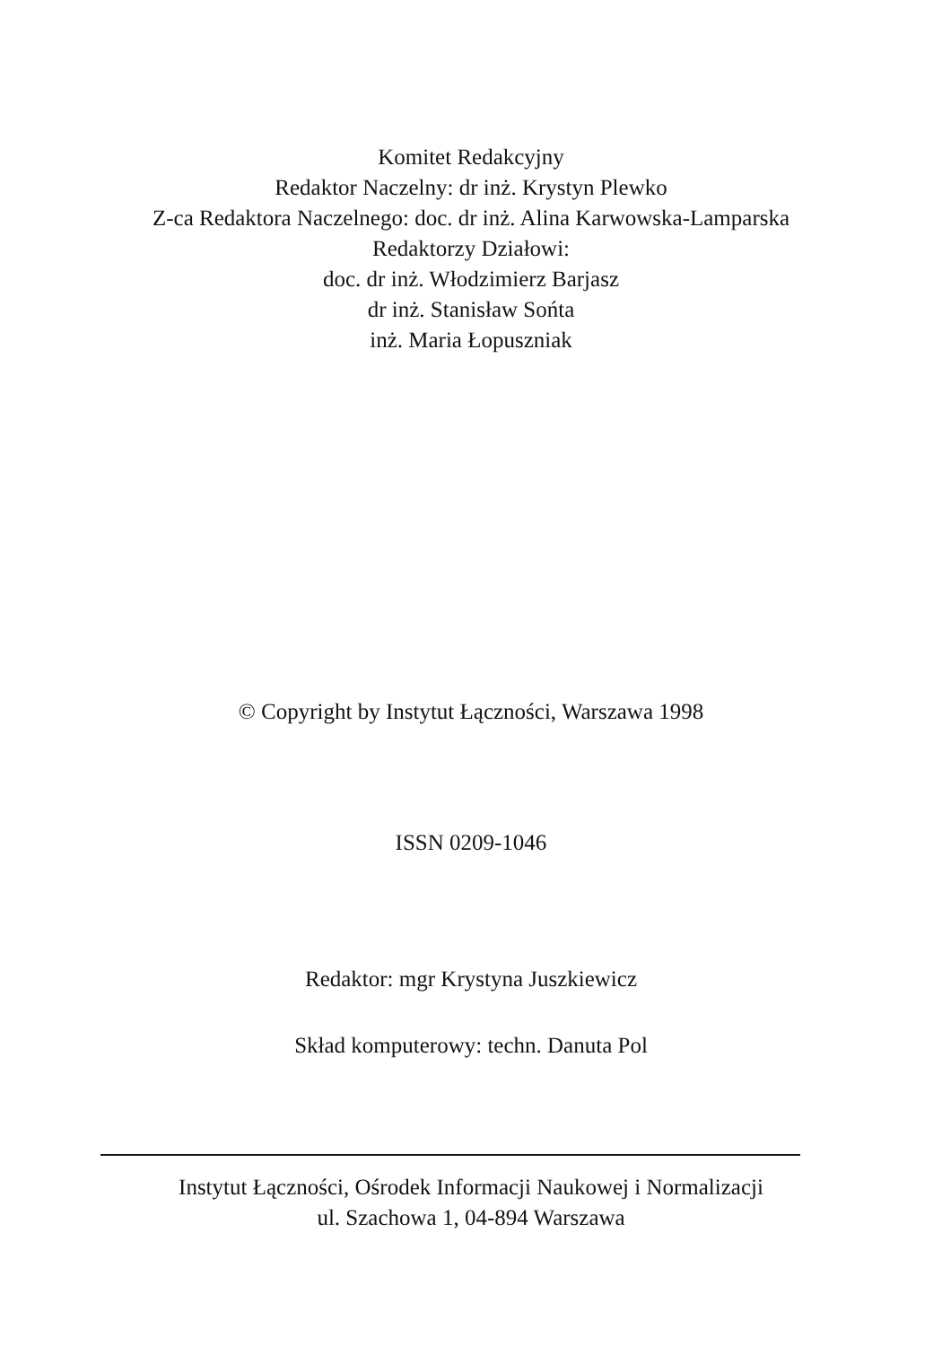Komitet Redakcyjny
Redaktor Naczelny: dr inż. Krystyn Plewko
Z-ca Redaktora Naczelnego: doc. dr inż. Alina Karwowska-Lamparska
Redaktorzy Działowi:
doc. dr inż. Włodzimierz Barjasz
dr inż. Stanisław Sońta
inż. Maria Łopuszniak
© Copyright by Instytut Łączności, Warszawa 1998
ISSN 0209-1046
Redaktor: mgr Krystyna Juszkiewicz
Skład komputerowy: techn. Danuta Pol
Instytut Łączności, Ośrodek Informacji Naukowej i Normalizacji
ul. Szachowa 1, 04-894 Warszawa